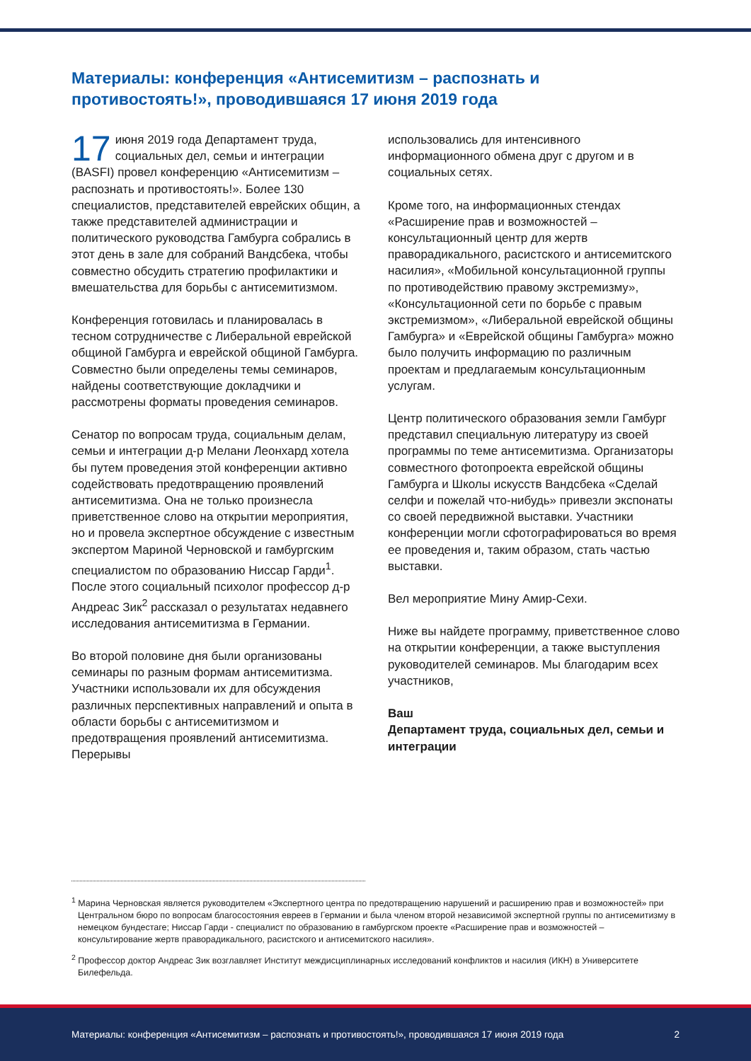Материалы: конференция «Антисемитизм – распознать и противостоять!», проводившаяся 17 июня 2019 года
17 июня 2019 года Департамент труда, социальных дел, семьи и интеграции (BASFI) провел конференцию «Антисемитизм – распознать и противостоять!». Более 130 специалистов, представителей еврейских общин, а также представителей администрации и политического руководства Гамбурга собрались в этот день в зале для собраний Вандсбека, чтобы совместно обсудить стратегию профилактики и вмешательства для борьбы с антисемитизмом.
Конференция готовилась и планировалась в тесном сотрудничестве с Либеральной еврейской общиной Гамбурга и еврейской общиной Гамбурга. Совместно были определены темы семинаров, найдены соответствующие докладчики и рассмотрены форматы проведения семинаров.
Сенатор по вопросам труда, социальным делам, семьи и интеграции д-р Мелани Леонхард хотела бы путем проведения этой конференции активно содействовать предотвращению проявлений антисемитизма. Она не только произнесла приветственное слово на открытии мероприятия, но и провела экспертное обсуждение с известным экспертом Мариной Черновской и гамбургским специалистом по образованию Ниссар Гарди<sup>1</sup>. После этого социальный психолог профессор д-р Андреас Зик<sup>2</sup> рассказал о результатах недавнего исследования антисемитизма в Германии.
Во второй половине дня были организованы семинары по разным формам антисемитизма. Участники использовали их для обсуждения различных перспективных направлений и опыта в области борьбы с антисемитизмом и предотвращения проявлений антисемитизма. Перерывы
использовались для интенсивного информационного обмена друг с другом и в социальных сетях.
Кроме того, на информационных стендах «Расширение прав и возможностей –консультационный центр для жертв праворадикального, расистского и антисемитского насилия», «Мобильной консультационной группы по противодействию правому экстремизму», «Консультационной сети по борьбе с правым экстремизмом», «Либеральной еврейской общины Гамбурга» и «Еврейской общины Гамбурга» можно было получить информацию по различным проектам и предлагаемым консультационным услугам.
Центр политического образования земли Гамбург представил специальную литературу из своей программы по теме антисемитизма. Организаторы совместного фотопроекта еврейской общины Гамбурга и Школы искусств Вандсбека «Сделай селфи и пожелай что-нибудь» привезли экспонаты со своей передвижной выставки. Участники конференции могли сфотографироваться во время ее проведения и, таким образом, стать частью выставки.
Вел мероприятие Мину Амир-Сехи.
Ниже вы найдете программу, приветственное слово на открытии конференции, а также выступления руководителей семинаров. Мы благодарим всех участников,
Ваш
Департамент труда, социальных дел, семьи и интеграции
<sup>1</sup> Марина Черновская является руководителем «Экспертного центра по предотвращению нарушений и расширению прав и возможностей» при Центральном бюро по вопросам благосостояния евреев в Германии и была членом второй независимой экспертной группы по антисемитизму в немецком бундестаге; Ниссар Гарди - специалист по образованию в гамбургском проекте «Расширение прав и возможностей – консультирование жертв праворадикального, расистского и антисемитского насилия».
<sup>2</sup> Профессор доктор Андреас Зик возглавляет Институт междисциплинарных исследований конфликтов и насилия (ИКН) в Университете Билефельда.
Материалы: конференция «Антисемитизм – распознать и противостоять!», проводившаяся 17 июня 2019 года 2